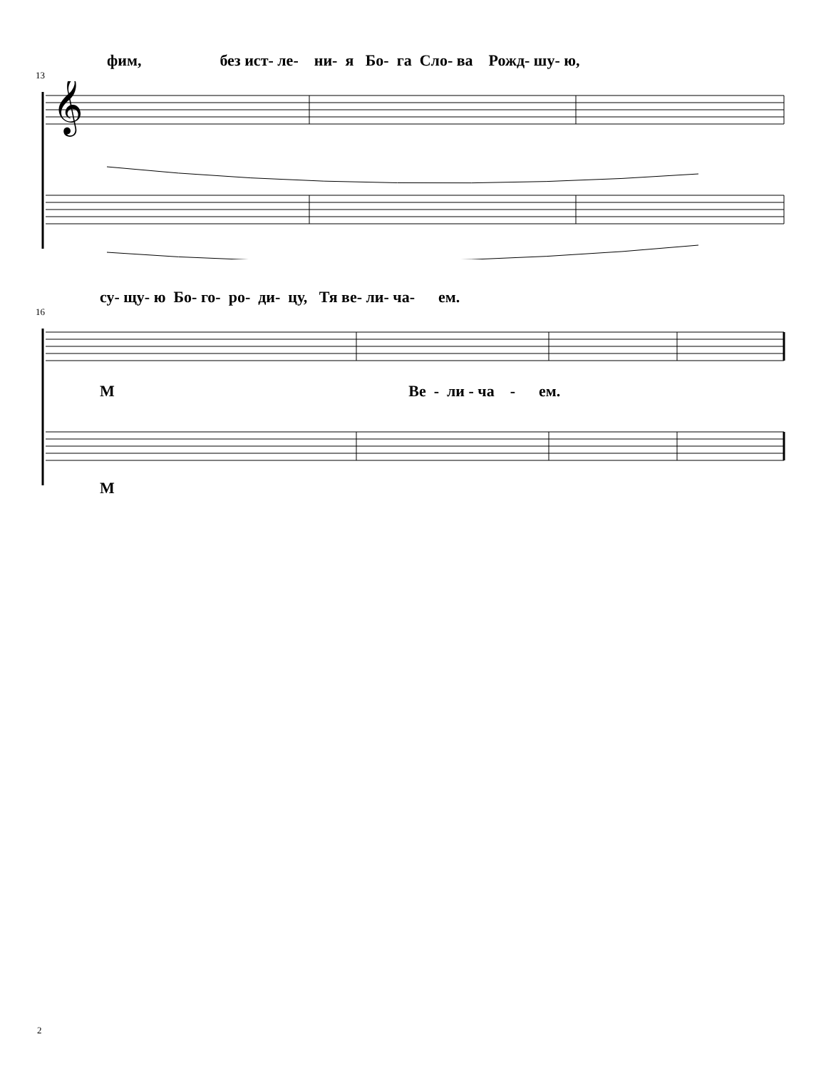фим, без ист- ле- ни- я Бо- га Сло- ва Рожд- шу- ю,
13
𝄞
су- щу- ю Бо- го- ро- ди- цу, Тя ве- ли- ча- ем.
16
М Ве - ли - ча - ем.
М
2